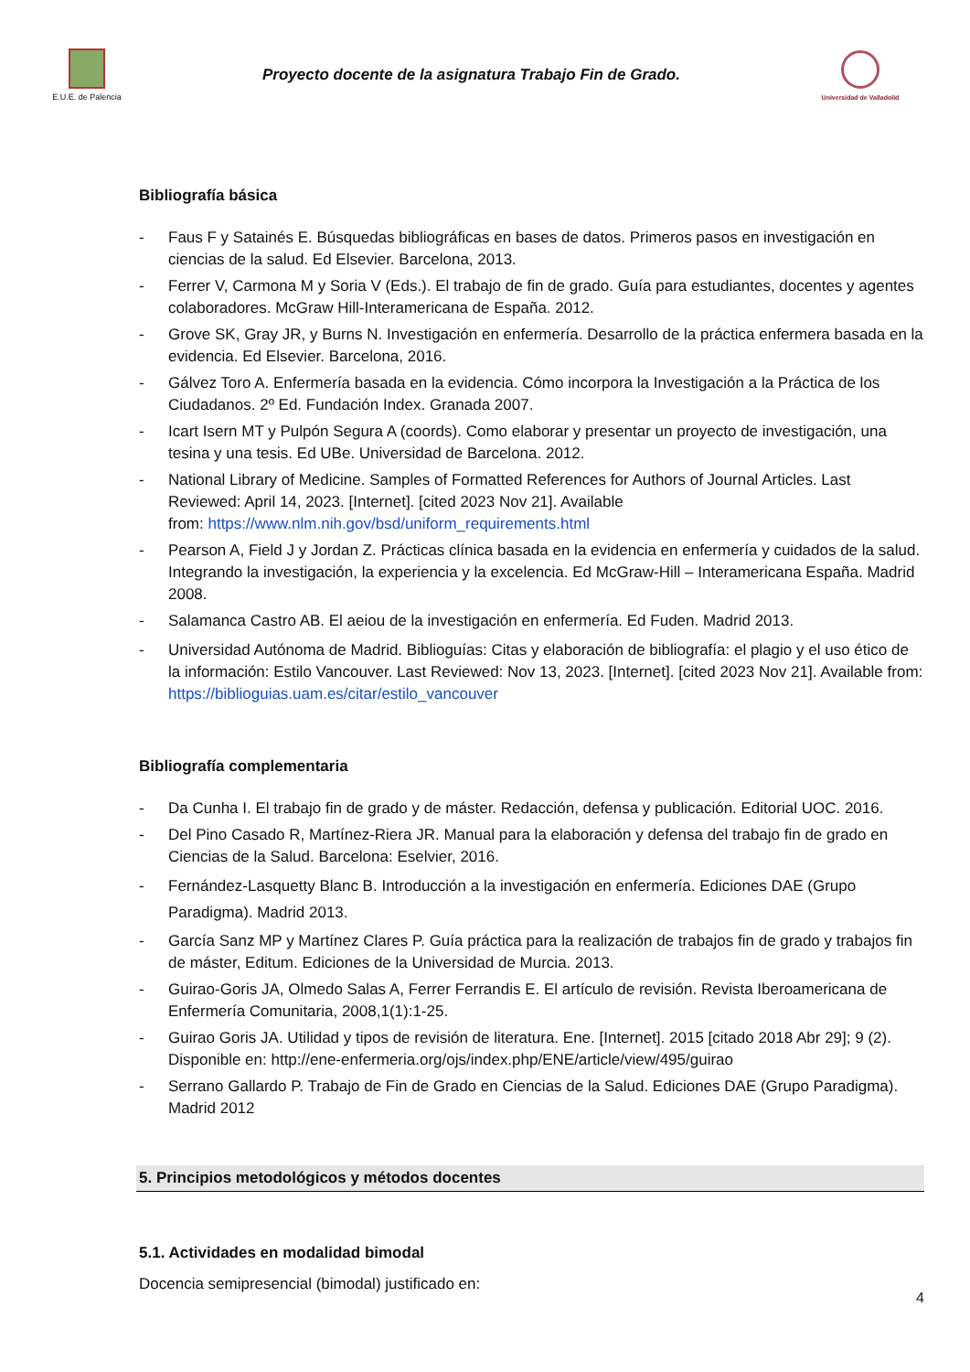E.U.E. de Palencia
Proyecto docente de la asignatura Trabajo Fin de Grado.
Universidad de Valladolid
Bibliografía básica
- Faus F y Satainés E. Búsquedas bibliográficas en bases de datos. Primeros pasos en investigación en ciencias de la salud. Ed Elsevier. Barcelona, 2013.
- Ferrer V, Carmona M y Soria V (Eds.). El trabajo de fin de grado. Guía para estudiantes, docentes y agentes colaboradores. McGraw Hill-Interamericana de España. 2012.
- Grove SK, Gray JR, y Burns N. Investigación en enfermería. Desarrollo de la práctica enfermera basada en la evidencia. Ed Elsevier. Barcelona, 2016.
- Gálvez Toro A. Enfermería basada en la evidencia. Cómo incorpora la Investigación a la Práctica de los Ciudadanos. 2º Ed. Fundación Index. Granada 2007.
- Icart Isern MT y Pulpón Segura A (coords). Como elaborar y presentar un proyecto de investigación, una tesina y una tesis. Ed UBe. Universidad de Barcelona. 2012.
- National Library of Medicine. Samples of Formatted References for Authors of Journal Articles. Last Reviewed: April 14, 2023. [Internet]. [cited 2023 Nov 21]. Available
from: https://www.nlm.nih.gov/bsd/uniform_requirements.html
- Pearson A, Field J y Jordan Z. Prácticas clínica basada en la evidencia en enfermería y cuidados de la salud. Integrando la investigación, la experiencia y la excelencia. Ed McGraw-Hill – Interamericana España. Madrid 2008.
- Salamanca Castro AB. El aeiou de la investigación en enfermería. Ed Fuden. Madrid 2013.
- Universidad Autónoma de Madrid. Biblioguías: Citas y elaboración de bibliografía: el plagio y el uso ético de la información: Estilo Vancouver. Last Reviewed: Nov 13, 2023. [Internet]. [cited 2023 Nov 21]. Available from: https://biblioguias.uam.es/citar/estilo_vancouver
Bibliografía complementaria
- Da Cunha I. El trabajo fin de grado y de máster. Redacción, defensa y publicación. Editorial UOC. 2016.
- Del Pino Casado R, Martínez-Riera JR. Manual para la elaboración y defensa del trabajo fin de grado en Ciencias de la Salud. Barcelona: Eselvier, 2016.
- Fernández-Lasquetty Blanc B. Introducción a la investigación en enfermería. Ediciones DAE (Grupo Paradigma). Madrid 2013.
- García Sanz MP y Martínez Clares P. Guía práctica para la realización de trabajos fin de grado y trabajos fin de máster, Editum. Ediciones de la Universidad de Murcia. 2013.
- Guirao-Goris JA, Olmedo Salas A, Ferrer Ferrandis E. El artículo de revisión. Revista Iberoamericana de Enfermería Comunitaria, 2008,1(1):1-25.
- Guirao Goris JA. Utilidad y tipos de revisión de literatura. Ene. [Internet]. 2015 [citado 2018 Abr 29]; 9 (2). Disponible en: http://ene-enfermeria.org/ojs/index.php/ENE/article/view/495/guirao
- Serrano Gallardo P. Trabajo de Fin de Grado en Ciencias de la Salud. Ediciones DAE (Grupo Paradigma). Madrid 2012
5. Principios metodológicos y métodos docentes
5.1. Actividades en modalidad bimodal
Docencia semipresencial (bimodal) justificado en:
4